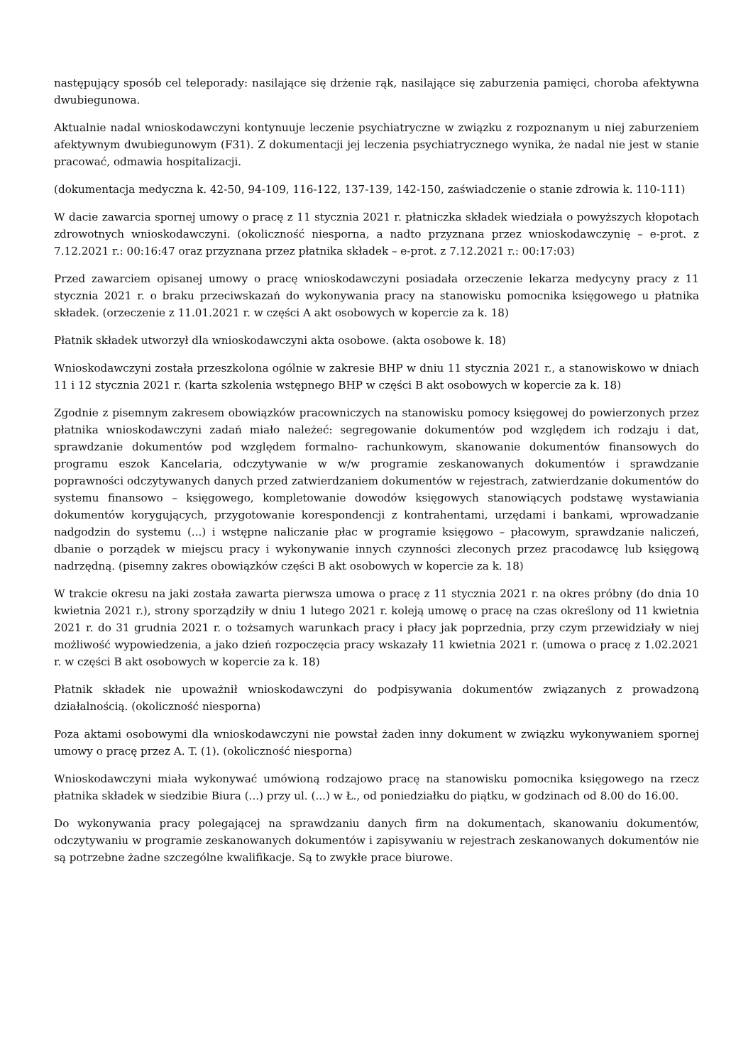następujący sposób cel teleporady: nasilające się drżenie rąk, nasilające się zaburzenia pamięci, choroba afektywna dwubiegunowa.
Aktualnie nadal wnioskodawczyni kontynuuje leczenie psychiatryczne w związku z rozpoznanym u niej zaburzeniem afektywnym dwubiegunowym (F31). Z dokumentacji jej leczenia psychiatrycznego wynika, że nadal nie jest w stanie pracować, odmawia hospitalizacji.
(dokumentacja medyczna k. 42-50, 94-109, 116-122, 137-139, 142-150, zaświadczenie o stanie zdrowia k. 110-111)
W dacie zawarcia spornej umowy o pracę z 11 stycznia 2021 r. płatniczka składek wiedziała o powyższych kłopotach zdrowotnych wnioskodawczyni. (okoliczność niesporna, a nadto przyznana przez wnioskodawczynię – e-prot. z 7.12.2021 r.: 00:16:47 oraz przyznana przez płatnika składek – e-prot. z 7.12.2021 r.: 00:17:03)
Przed zawarciem opisanej umowy o pracę wnioskodawczyni posiadała orzeczenie lekarza medycyny pracy z 11 stycznia 2021 r. o braku przeciwskazań do wykonywania pracy na stanowisku pomocnika księgowego u płatnika składek. (orzeczenie z 11.01.2021 r. w części A akt osobowych w kopercie za k. 18)
Płatnik składek utworzył dla wnioskodawczyni akta osobowe. (akta osobowe k. 18)
Wnioskodawczyni została przeszkolona ogólnie w zakresie BHP w dniu 11 stycznia 2021 r., a stanowiskowo w dniach 11 i 12 stycznia 2021 r. (karta szkolenia wstępnego BHP w części B akt osobowych w kopercie za k. 18)
Zgodnie z pisemnym zakresem obowiązków pracowniczych na stanowisku pomocy księgowej do powierzonych przez płatnika wnioskodawczyni zadań miało należeć: segregowanie dokumentów pod względem ich rodzaju i dat, sprawdzanie dokumentów pod względem formalno- rachunkowym, skanowanie dokumentów finansowych do programu eszok Kancelaria, odczytywanie w w/w programie zeskanowanych dokumentów i sprawdzanie poprawności odczytywanych danych przed zatwierdzaniem dokumentów w rejestrach, zatwierdzanie dokumentów do systemu finansowo – księgowego, kompletowanie dowodów księgowych stanowiących podstawę wystawiania dokumentów korygujących, przygotowanie korespondencji z kontrahentami, urzędami i bankami, wprowadzanie nadgodzin do systemu (...) i wstępne naliczanie płac w programie księgowo – płacowym, sprawdzanie naliczeń, dbanie o porządek w miejscu pracy i wykonywanie innych czynności zleconych przez pracodawcę lub księgową nadrzędną. (pisemny zakres obowiązków części B akt osobowych w kopercie za k. 18)
W trakcie okresu na jaki została zawarta pierwsza umowa o pracę z 11 stycznia 2021 r. na okres próbny (do dnia 10 kwietnia 2021 r.), strony sporządziły w dniu 1 lutego 2021 r. koleją umowę o pracę na czas określony od 11 kwietnia 2021 r. do 31 grudnia 2021 r. o tożsamych warunkach pracy i płacy jak poprzednia, przy czym przewidziały w niej możliwość wypowiedzenia, a jako dzień rozpoczęcia pracy wskazały 11 kwietnia 2021 r. (umowa o pracę z 1.02.2021 r. w części B akt osobowych w kopercie za k. 18)
Płatnik składek nie upoważnił wnioskodawczyni do podpisywania dokumentów związanych z prowadzoną działalnością. (okoliczność niesporna)
Poza aktami osobowymi dla wnioskodawczyni nie powstał żaden inny dokument w związku wykonywaniem spornej umowy o pracę przez A. T. (1). (okoliczność niesporna)
Wnioskodawczyni miała wykonywać umówioną rodzajowo pracę na stanowisku pomocnika księgowego na rzecz płatnika składek w siedzibie Biura (...) przy ul. (...) w Ł., od poniedziałku do piątku, w godzinach od 8.00 do 16.00.
Do wykonywania pracy polegającej na sprawdzaniu danych firm na dokumentach, skanowaniu dokumentów, odczytywaniu w programie zeskanowanych dokumentów i zapisywaniu w rejestrach zeskanowanych dokumentów nie są potrzebne żadne szczególne kwalifikacje. Są to zwykłe prace biurowe.